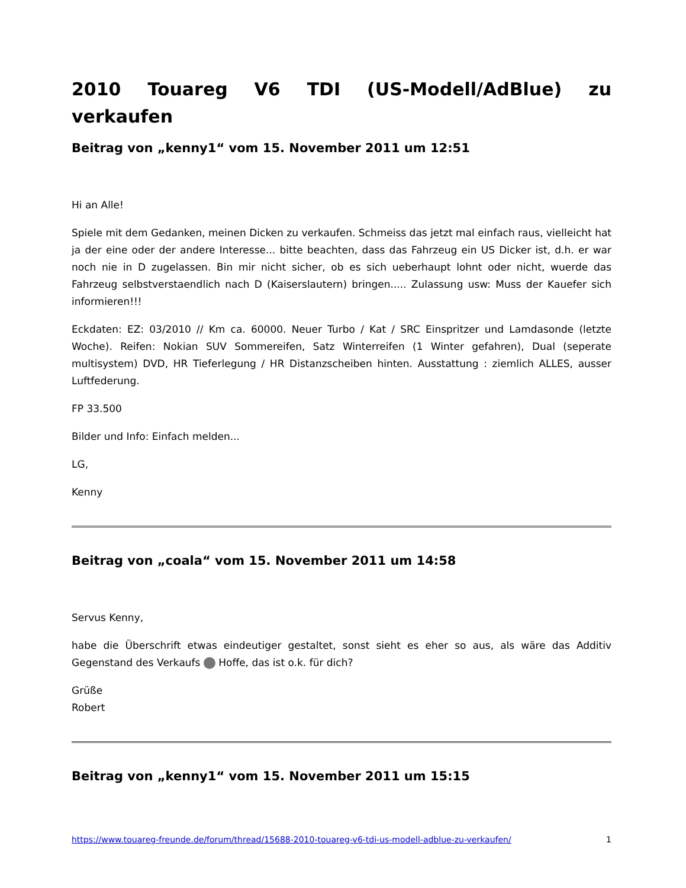2010 Touareg V6 TDI (US-Modell/AdBlue) zu verkaufen
Beitrag von „kenny1“ vom 15. November 2011 um 12:51
Hi an Alle!
Spiele mit dem Gedanken, meinen Dicken zu verkaufen. Schmeiss das jetzt mal einfach raus, vielleicht hat ja der eine oder der andere Interesse... bitte beachten, dass das Fahrzeug ein US Dicker ist, d.h. er war noch nie in D zugelassen. Bin mir nicht sicher, ob es sich ueberhaupt lohnt oder nicht, wuerde das Fahrzeug selbstverstaendlich nach D (Kaiserslautern) bringen..... Zulassung usw: Muss der Kauefer sich informieren!!!
Eckdaten: EZ: 03/2010 // Km ca. 60000. Neuer Turbo / Kat / SRC Einspritzer und Lamdasonde (letzte Woche). Reifen: Nokian SUV Sommereifen, Satz Winterreifen (1 Winter gefahren), Dual (seperate multisystem) DVD, HR Tieferlegung / HR Distanzscheiben hinten. Ausstattung : ziemlich ALLES, ausser Luftfederung.
FP 33.500
Bilder und Info: Einfach melden...
LG,
Kenny
Beitrag von „coala“ vom 15. November 2011 um 14:58
Servus Kenny,
habe die Überschrift etwas eindeutiger gestaltet, sonst sieht es eher so aus, als wäre das Additiv Gegenstand des Verkaufs Hoffe, das ist o.k. für dich?
Grüße
Robert
Beitrag von „kenny1“ vom 15. November 2011 um 15:15
https://www.touareg-freunde.de/forum/thread/15688-2010-touareg-v6-tdi-us-modell-adblue-zu-verkaufen/ 1